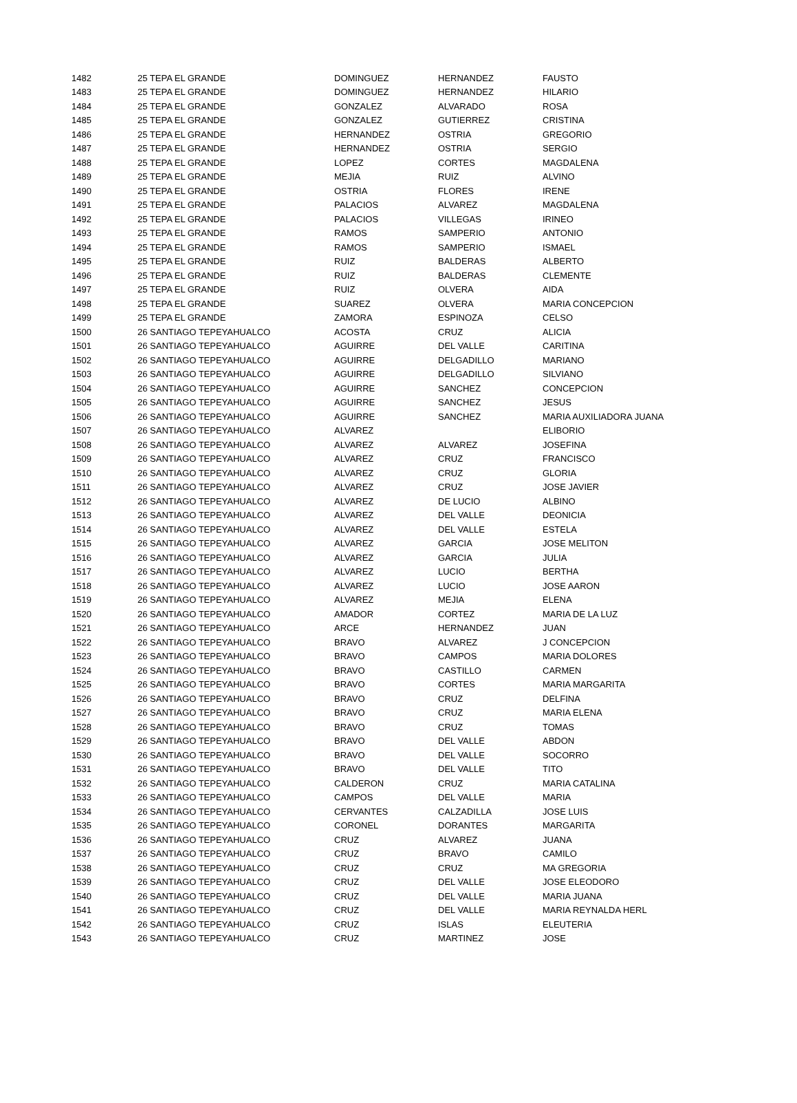| 1482 | 25 TEPA EL GRANDE | DOMINGUEZ | HERNANDEZ | FAUSTO |
| 1483 | 25 TEPA EL GRANDE | DOMINGUEZ | HERNANDEZ | HILARIO |
| 1484 | 25 TEPA EL GRANDE | GONZALEZ | ALVARADO | ROSA |
| 1485 | 25 TEPA EL GRANDE | GONZALEZ | GUTIERREZ | CRISTINA |
| 1486 | 25 TEPA EL GRANDE | HERNANDEZ | OSTRIA | GREGORIO |
| 1487 | 25 TEPA EL GRANDE | HERNANDEZ | OSTRIA | SERGIO |
| 1488 | 25 TEPA EL GRANDE | LOPEZ | CORTES | MAGDALENA |
| 1489 | 25 TEPA EL GRANDE | MEJIA | RUIZ | ALVINO |
| 1490 | 25 TEPA EL GRANDE | OSTRIA | FLORES | IRENE |
| 1491 | 25 TEPA EL GRANDE | PALACIOS | ALVAREZ | MAGDALENA |
| 1492 | 25 TEPA EL GRANDE | PALACIOS | VILLEGAS | IRINEO |
| 1493 | 25 TEPA EL GRANDE | RAMOS | SAMPERIO | ANTONIO |
| 1494 | 25 TEPA EL GRANDE | RAMOS | SAMPERIO | ISMAEL |
| 1495 | 25 TEPA EL GRANDE | RUIZ | BALDERAS | ALBERTO |
| 1496 | 25 TEPA EL GRANDE | RUIZ | BALDERAS | CLEMENTE |
| 1497 | 25 TEPA EL GRANDE | RUIZ | OLVERA | AIDA |
| 1498 | 25 TEPA EL GRANDE | SUAREZ | OLVERA | MARIA CONCEPCION |
| 1499 | 25 TEPA EL GRANDE | ZAMORA | ESPINOZA | CELSO |
| 1500 | 26 SANTIAGO TEPEYAHUALCO | ACOSTA | CRUZ | ALICIA |
| 1501 | 26 SANTIAGO TEPEYAHUALCO | AGUIRRE | DEL VALLE | CARITINA |
| 1502 | 26 SANTIAGO TEPEYAHUALCO | AGUIRRE | DELGADILLO | MARIANO |
| 1503 | 26 SANTIAGO TEPEYAHUALCO | AGUIRRE | DELGADILLO | SILVIANO |
| 1504 | 26 SANTIAGO TEPEYAHUALCO | AGUIRRE | SANCHEZ | CONCEPCION |
| 1505 | 26 SANTIAGO TEPEYAHUALCO | AGUIRRE | SANCHEZ | JESUS |
| 1506 | 26 SANTIAGO TEPEYAHUALCO | AGUIRRE | SANCHEZ | MARIA AUXILIADORA JUANA |
| 1507 | 26 SANTIAGO TEPEYAHUALCO | ALVAREZ | | ELIBORIO |
| 1508 | 26 SANTIAGO TEPEYAHUALCO | ALVAREZ | ALVAREZ | JOSEFINA |
| 1509 | 26 SANTIAGO TEPEYAHUALCO | ALVAREZ | CRUZ | FRANCISCO |
| 1510 | 26 SANTIAGO TEPEYAHUALCO | ALVAREZ | CRUZ | GLORIA |
| 1511 | 26 SANTIAGO TEPEYAHUALCO | ALVAREZ | CRUZ | JOSE JAVIER |
| 1512 | 26 SANTIAGO TEPEYAHUALCO | ALVAREZ | DE LUCIO | ALBINO |
| 1513 | 26 SANTIAGO TEPEYAHUALCO | ALVAREZ | DEL VALLE | DEONICIA |
| 1514 | 26 SANTIAGO TEPEYAHUALCO | ALVAREZ | DEL VALLE | ESTELA |
| 1515 | 26 SANTIAGO TEPEYAHUALCO | ALVAREZ | GARCIA | JOSE MELITON |
| 1516 | 26 SANTIAGO TEPEYAHUALCO | ALVAREZ | GARCIA | JULIA |
| 1517 | 26 SANTIAGO TEPEYAHUALCO | ALVAREZ | LUCIO | BERTHA |
| 1518 | 26 SANTIAGO TEPEYAHUALCO | ALVAREZ | LUCIO | JOSE AARON |
| 1519 | 26 SANTIAGO TEPEYAHUALCO | ALVAREZ | MEJIA | ELENA |
| 1520 | 26 SANTIAGO TEPEYAHUALCO | AMADOR | CORTEZ | MARIA DE LA LUZ |
| 1521 | 26 SANTIAGO TEPEYAHUALCO | ARCE | HERNANDEZ | JUAN |
| 1522 | 26 SANTIAGO TEPEYAHUALCO | BRAVO | ALVAREZ | J CONCEPCION |
| 1523 | 26 SANTIAGO TEPEYAHUALCO | BRAVO | CAMPOS | MARIA DOLORES |
| 1524 | 26 SANTIAGO TEPEYAHUALCO | BRAVO | CASTILLO | CARMEN |
| 1525 | 26 SANTIAGO TEPEYAHUALCO | BRAVO | CORTES | MARIA MARGARITA |
| 1526 | 26 SANTIAGO TEPEYAHUALCO | BRAVO | CRUZ | DELFINA |
| 1527 | 26 SANTIAGO TEPEYAHUALCO | BRAVO | CRUZ | MARIA ELENA |
| 1528 | 26 SANTIAGO TEPEYAHUALCO | BRAVO | CRUZ | TOMAS |
| 1529 | 26 SANTIAGO TEPEYAHUALCO | BRAVO | DEL VALLE | ABDON |
| 1530 | 26 SANTIAGO TEPEYAHUALCO | BRAVO | DEL VALLE | SOCORRO |
| 1531 | 26 SANTIAGO TEPEYAHUALCO | BRAVO | DEL VALLE | TITO |
| 1532 | 26 SANTIAGO TEPEYAHUALCO | CALDERON | CRUZ | MARIA CATALINA |
| 1533 | 26 SANTIAGO TEPEYAHUALCO | CAMPOS | DEL VALLE | MARIA |
| 1534 | 26 SANTIAGO TEPEYAHUALCO | CERVANTES | CALZADILLA | JOSE LUIS |
| 1535 | 26 SANTIAGO TEPEYAHUALCO | CORONEL | DORANTES | MARGARITA |
| 1536 | 26 SANTIAGO TEPEYAHUALCO | CRUZ | ALVAREZ | JUANA |
| 1537 | 26 SANTIAGO TEPEYAHUALCO | CRUZ | BRAVO | CAMILO |
| 1538 | 26 SANTIAGO TEPEYAHUALCO | CRUZ | CRUZ | MA GREGORIA |
| 1539 | 26 SANTIAGO TEPEYAHUALCO | CRUZ | DEL VALLE | JOSE ELEODORO |
| 1540 | 26 SANTIAGO TEPEYAHUALCO | CRUZ | DEL VALLE | MARIA JUANA |
| 1541 | 26 SANTIAGO TEPEYAHUALCO | CRUZ | DEL VALLE | MARIA REYNALDA HERL |
| 1542 | 26 SANTIAGO TEPEYAHUALCO | CRUZ | ISLAS | ELEUTERIA |
| 1543 | 26 SANTIAGO TEPEYAHUALCO | CRUZ | MARTINEZ | JOSE |